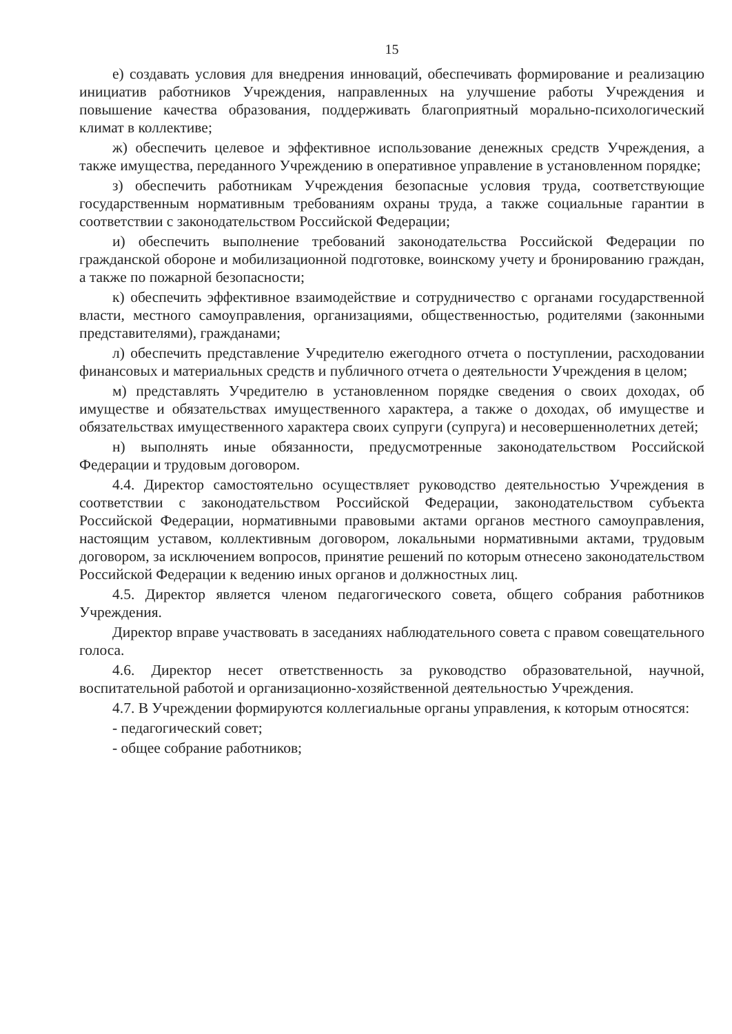15
е) создавать условия для внедрения инноваций, обеспечивать формирование и реализацию инициатив работников Учреждения, направленных на улучшение работы Учреждения и повышение качества образования, поддерживать благоприятный морально-психологический климат в коллективе;
ж) обеспечить целевое и эффективное использование денежных средств Учреждения, а также имущества, переданного Учреждению в оперативное управление в установленном порядке;
з) обеспечить работникам Учреждения безопасные условия труда, соответствующие государственным нормативным требованиям охраны труда, а также социальные гарантии в соответствии с законодательством Российской Федерации;
и) обеспечить выполнение требований законодательства Российской Федерации по гражданской обороне и мобилизационной подготовке, воинскому учету и бронированию граждан, а также по пожарной безопасности;
к) обеспечить эффективное взаимодействие и сотрудничество с органами государственной власти, местного самоуправления, организациями, общественностью, родителями (законными представителями), гражданами;
л) обеспечить представление Учредителю ежегодного отчета о поступлении, расходовании финансовых и материальных средств и публичного отчета о деятельности Учреждения в целом;
м) представлять Учредителю в установленном порядке сведения о своих доходах, об имуществе и обязательствах имущественного характера, а также о доходах, об имуществе и обязательствах имущественного характера своих супруги (супруга) и несовершеннолетних детей;
н) выполнять иные обязанности, предусмотренные законодательством Российской Федерации и трудовым договором.
4.4. Директор самостоятельно осуществляет руководство деятельностью Учреждения в соответствии с законодательством Российской Федерации, законодательством субъекта Российской Федерации, нормативными правовыми актами органов местного самоуправления, настоящим уставом, коллективным договором, локальными нормативными актами, трудовым договором, за исключением вопросов, принятие решений по которым отнесено законодательством Российской Федерации к ведению иных органов и должностных лиц.
4.5. Директор является членом педагогического совета, общего собрания работников Учреждения.
Директор вправе участвовать в заседаниях наблюдательного совета с правом совещательного голоса.
4.6. Директор несет ответственность за руководство образовательной, научной, воспитательной работой и организационно-хозяйственной деятельностью Учреждения.
4.7. В Учреждении формируются коллегиальные органы управления, к которым относятся:
- педагогический совет;
- общее собрание работников;